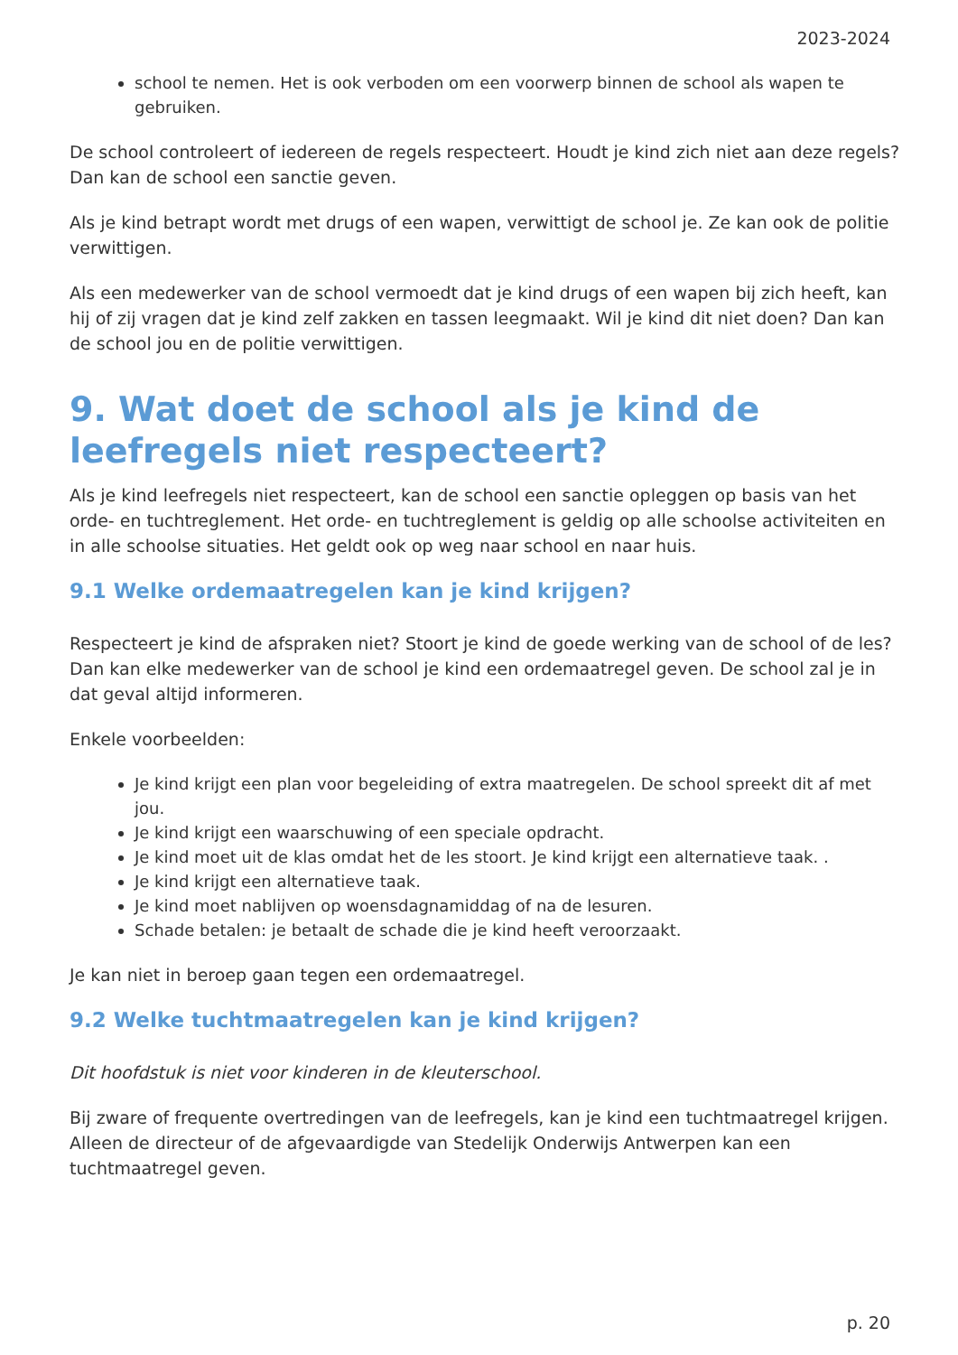2023-2024
school te nemen. Het is ook verboden om een voorwerp binnen de school als wapen te gebruiken.
De school controleert of iedereen de regels respecteert. Houdt je kind zich niet aan deze regels? Dan kan de school een sanctie geven.
Als je kind betrapt wordt met drugs of een wapen, verwittigt de school je. Ze kan ook de politie verwittigen.
Als een medewerker van de school vermoedt dat je kind drugs of een wapen bij zich heeft, kan hij of zij vragen dat je kind zelf zakken en tassen leegmaakt. Wil je kind dit niet doen? Dan kan de school jou en de politie verwittigen.
9. Wat doet de school als je kind de leefregels niet respecteert?
Als je kind leefregels niet respecteert, kan de school een sanctie opleggen op basis van het orde- en tuchtreglement. Het orde- en tuchtreglement is geldig op alle schoolse activiteiten en in alle schoolse situaties. Het geldt ook op weg naar school en naar huis.
9.1 Welke ordemaatregelen kan je kind krijgen?
Respecteert je kind de afspraken niet? Stoort je kind de goede werking van de school of de les? Dan kan elke medewerker van de school je kind een ordemaatregel geven. De school zal je in dat geval altijd informeren.
Enkele voorbeelden:
Je kind krijgt een plan voor begeleiding of extra maatregelen. De school spreekt dit af met jou.
Je kind krijgt een waarschuwing of een speciale opdracht.
Je kind moet uit de klas omdat het de les stoort. Je kind krijgt een alternatieve taak. .
Je kind krijgt een alternatieve taak.
Je kind moet nablijven op woensdagnamiddag of na de lesuren.
Schade betalen: je betaalt de schade die je kind heeft veroorzaakt.
Je kan niet in beroep gaan tegen een ordemaatregel.
9.2 Welke tuchtmaatregelen kan je kind krijgen?
Dit hoofdstuk is niet voor kinderen in de kleuterschool.
Bij zware of frequente overtredingen van de leefregels, kan je kind een tuchtmaatregel krijgen. Alleen de directeur of de afgevaardigde van Stedelijk Onderwijs Antwerpen kan een tuchtmaatregel geven.
p. 20